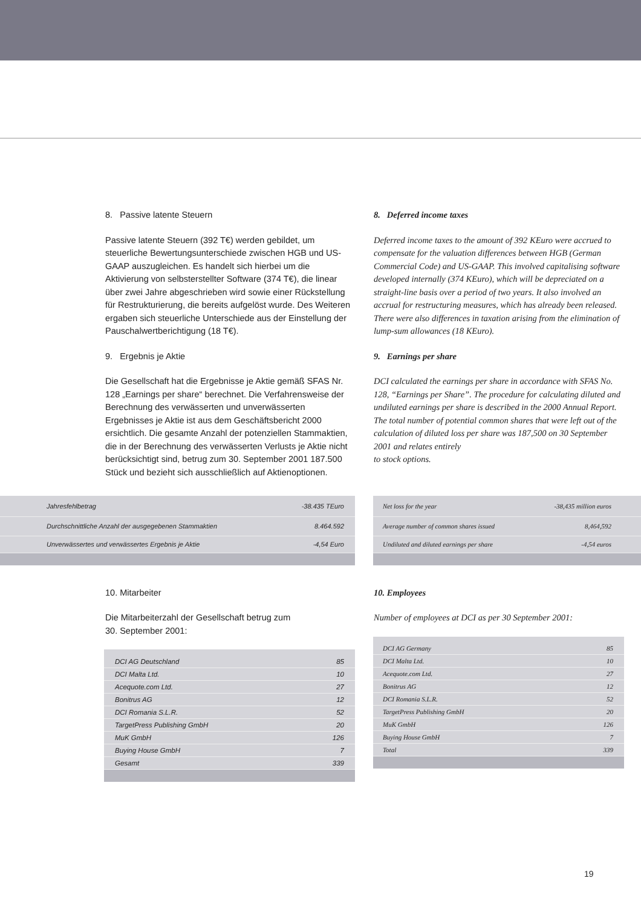8. Passive latente Steuern
Passive latente Steuern (392 T€) werden gebildet, um steuerliche Bewertungsunterschiede zwischen HGB und US-GAAP auszugleichen. Es handelt sich hierbei um die Aktivierung von selbsterstellter Software (374 T€), die linear über zwei Jahre abgeschrieben wird sowie einer Rückstellung für Restrukturierung, die bereits aufgelöst wurde. Des Weiteren ergaben sich steuerliche Unterschiede aus der Einstellung der Pauschalwertberichtigung (18 T€).
9. Ergebnis je Aktie
Die Gesellschaft hat die Ergebnisse je Aktie gemäß SFAS Nr. 128 „Earnings per share“ berechnet. Die Verfahrensweise der Berechnung des verwässerten und unverwässerten Ergebnisses je Aktie ist aus dem Geschäftsbericht 2000 ersichtlich. Die gesamte Anzahl der potenziellen Stammaktien, die in der Berechnung des verwässerten Verlusts je Aktie nicht berücksichtigt sind, betrug zum 30. September 2001 187.500 Stück und bezieht sich ausschließlich auf Aktienoptionen.
8. Deferred income taxes
Deferred income taxes to the amount of 392 KEuro were accrued to compensate for the valuation differences between HGB (German Commercial Code) and US-GAAP. This involved capitalising software developed internally (374 KEuro), which will be depreciated on a straight-line basis over a period of two years. It also involved an accrual for restructuring measures, which has already been released.
There were also differences in taxation arising from the elimination of lump-sum allowances (18 KEuro).
9. Earnings per share
DCI calculated the earnings per share in accordance with SFAS No. 128, “Earnings per Share”. The procedure for calculating diluted and undiluted earnings per share is described in the 2000 Annual Report. The total number of potential common shares that were left out of the calculation of diluted loss per share was 187,500 on 30 September 2001 and relates entirely
to stock options.
| Jahresfehlbetrag | -38.435 TEuro |
| Durchschnittliche Anzahl der ausgegebenen Stammaktien | 8.464.592 |
| Unverwässertes und verwässertes Ergebnis je Aktie | -4,54 Euro |
| Net loss for the year | -38,435 million euros |
| Average number of common shares issued | 8,464,592 |
| Undiluted and diluted earnings per share | -4,54 euros |
10. Mitarbeiter
Die Mitarbeiterzahl der Gesellschaft betrug zum
30. September 2001:
| DCI AG Deutschland | 85 |
| DCI Malta Ltd. | 10 |
| Acequote.com Ltd. | 27 |
| Bonitrus AG | 12 |
| DCI Romania S.L.R. | 52 |
| TargetPress Publishing GmbH | 20 |
| MuK GmbH | 126 |
| Buying House GmbH | 7 |
| Gesamt | 339 |
10. Employees
Number of employees at DCI as per 30 September 2001:
| DCI AG Germany | 85 |
| DCI Malta Ltd. | 10 |
| Acequote.com Ltd. | 27 |
| Bonitrus AG | 12 |
| DCI Romania S.L.R. | 52 |
| TargetPress Publishing GmbH | 20 |
| MuK GmbH | 126 |
| Buying House GmbH | 7 |
| Total | 339 |
19